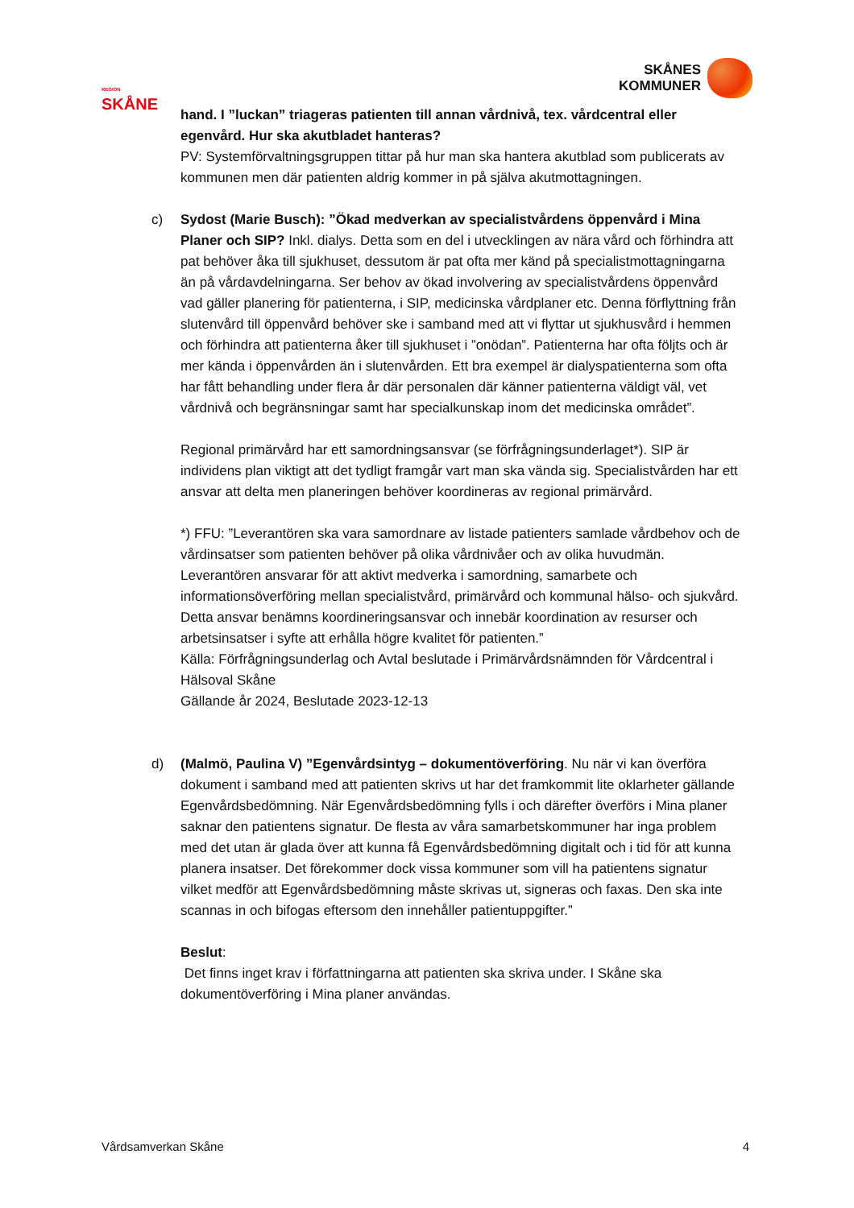REGION
SKÅNE
SKÅNES
KOMMUNER
hand. I ”luckan” triageras patienten till annan vårdnivå, tex. vårdcentral eller egenvård. Hur ska akutbladet hanteras?
PV: Systemförvaltningsgruppen tittar på hur man ska hantera akutblad som publicerats av kommunen men där patienten aldrig kommer in på själva akutmottagningen.
c) Sydost (Marie Busch): ”Ökad medverkan av specialistvårdens öppenvård i Mina Planer och SIP? Inkl. dialys. Detta som en del i utvecklingen av nära vård och förhindra att pat behöver åka till sjukhuset, dessutom är pat ofta mer känd på specialistmottagningarna än på vårdavdelningarna. Ser behov av ökad involvering av specialistvårdens öppenvård vad gäller planering för patienterna, i SIP, medicinska vårdplaner etc. Denna förflyttning från slutenvård till öppenvård behöver ske i samband med att vi flyttar ut sjukhusvård i hemmen och förhindra att patienterna åker till sjukhuset i ”onödan”. Patienterna har ofta följts och är mer kända i öppenvården än i slutenvården. Ett bra exempel är dialyspatienterna som ofta har fått behandling under flera år där personalen där känner patienterna väldigt väl, vet vårdnivå och begränsningar samt har specialkunskap inom det medicinska området”.
Regional primärvård har ett samordningsansvar (se förfrågningsunderlaget*). SIP är individens plan viktigt att det tydligt framgår vart man ska vända sig. Specialistvården har ett ansvar att delta men planeringen behöver koordineras av regional primärvård.
*) FFU: ”Leverantören ska vara samordnare av listade patienters samlade vårdbehov och de vårdinsatser som patienten behöver på olika vårdnivåer och av olika huvudmän. Leverantören ansvarar för att aktivt medverka i samordning, samarbete och informationsöverföring mellan specialistvård, primärvård och kommunal hälso- och sjukvård. Detta ansvar benämns koordineringsansvar och innebär koordination av resurser och arbetsinsatser i syfte att erhålla högre kvalitet för patienten.”
Källa: Förfrågningsunderlag och Avtal beslutade i Primärvårdsnämnden för Vårdcentral i Hälsoval Skåne
Gällande år 2024, Beslutade 2023-12-13
d) (Malmö, Paulina V) ”Egenvårdsintyg – dokumentöverföring. Nu när vi kan överföra dokument i samband med att patienten skrivs ut har det framkommit lite oklarheter gällande Egenvårdsbedömning. När Egenvårdsbedömning fylls i och därefter överförs i Mina planer saknar den patientens signatur. De flesta av våra samarbetskommuner har inga problem med det utan är glada över att kunna få Egenvårdsbedömning digitalt och i tid för att kunna planera insatser. Det förekommer dock vissa kommuner som vill ha patientens signatur vilket medför att Egenvårdsbedömning måste skrivas ut, signeras och faxas. Den ska inte scannas in och bifogas eftersom den innehåller patientuppgifter.”
Beslut:
Det finns inget krav i författningarna att patienten ska skriva under. I Skåne ska dokumentöverföring i Mina planer användas.
Vårdsamverkan Skåne 4